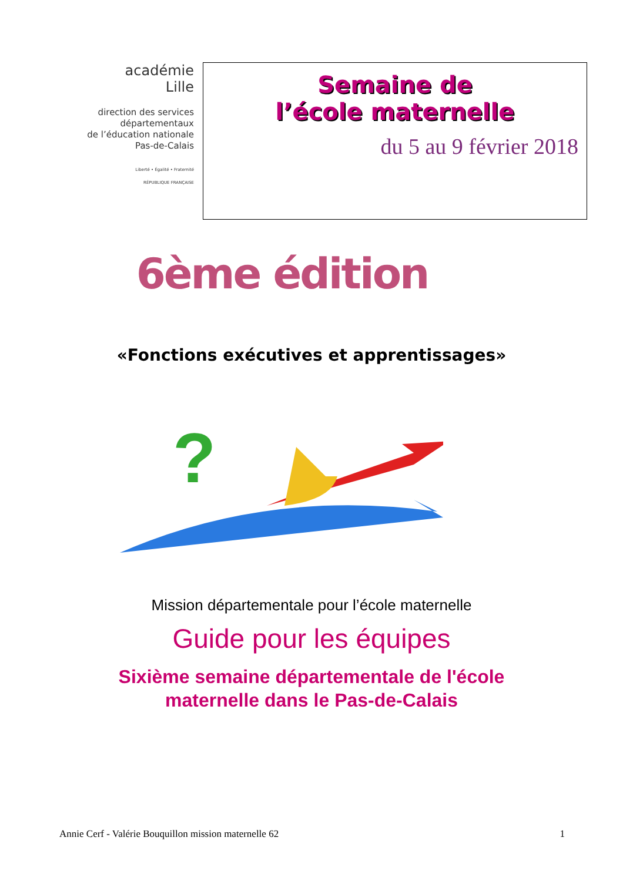académie
Lille
direction des services
départementaux
de l’éducation nationale
Pas-de-Calais
Liberté • Égalité • Fraternité
RÉPUBLIQUE FRANÇAISE
Semaine de
l’école maternelle
du 5 au 9 février 2018
6ème édition
«Fonctions exécutives et apprentissages»
?
Mission départementale pour l’école maternelle
Guide pour les équipes
Sixième semaine départementale de l'école
maternelle dans le Pas-de-Calais
Annie Cerf - Valérie Bouquillon mission maternelle 62 1